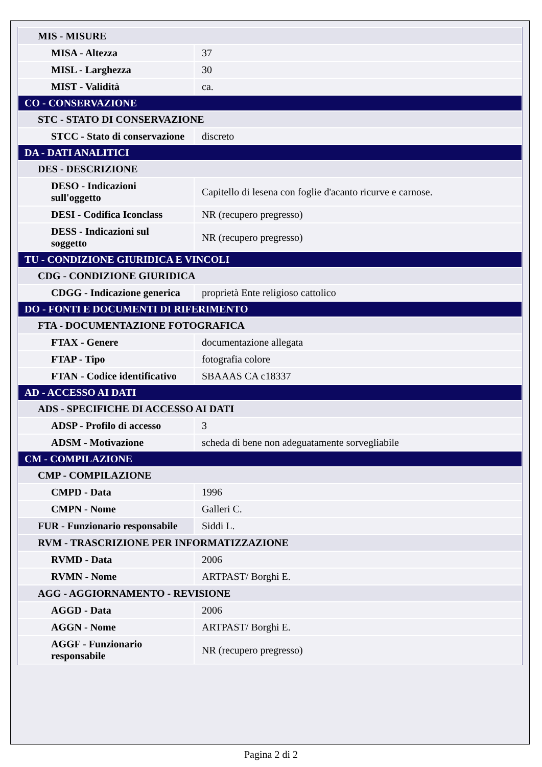| MIS - MISURE | |
| MISA - Altezza | 37 |
| MISL - Larghezza | 30 |
| MIST - Validità | ca. |
| CO - CONSERVAZIONE | |
| STC - STATO DI CONSERVAZIONE | |
| STCC - Stato di conservazione | discreto |
| DA - DATI ANALITICI | |
| DES - DESCRIZIONE | |
| DESO - Indicazioni sull'oggetto | Capitello di lesena con foglie d'acanto ricurve e carnose. |
| DESI - Codifica Iconclass | NR (recupero pregresso) |
| DESS - Indicazioni sul soggetto | NR (recupero pregresso) |
| TU - CONDIZIONE GIURIDICA E VINCOLI | |
| CDG - CONDIZIONE GIURIDICA | |
| CDGG - Indicazione generica | proprietà Ente religioso cattolico |
| DO - FONTI E DOCUMENTI DI RIFERIMENTO | |
| FTA - DOCUMENTAZIONE FOTOGRAFICA | |
| FTAX - Genere | documentazione allegata |
| FTAP - Tipo | fotografia colore |
| FTAN - Codice identificativo | SBAAAS CA c18337 |
| AD - ACCESSO AI DATI | |
| ADS - SPECIFICHE DI ACCESSO AI DATI | |
| ADSP - Profilo di accesso | 3 |
| ADSM - Motivazione | scheda di bene non adeguatamente sorvegliabile |
| CM - COMPILAZIONE | |
| CMP - COMPILAZIONE | |
| CMPD - Data | 1996 |
| CMPN - Nome | Galleri C. |
| FUR - Funzionario responsabile | Siddi L. |
| RVM - TRASCRIZIONE PER INFORMATIZZAZIONE | |
| RVMD - Data | 2006 |
| RVMN - Nome | ARTPAST/ Borghi E. |
| AGG - AGGIORNAMENTO - REVISIONE | |
| AGGD - Data | 2006 |
| AGGN - Nome | ARTPAST/ Borghi E. |
| AGGF - Funzionario responsabile | NR (recupero pregresso) |
Pagina 2 di 2